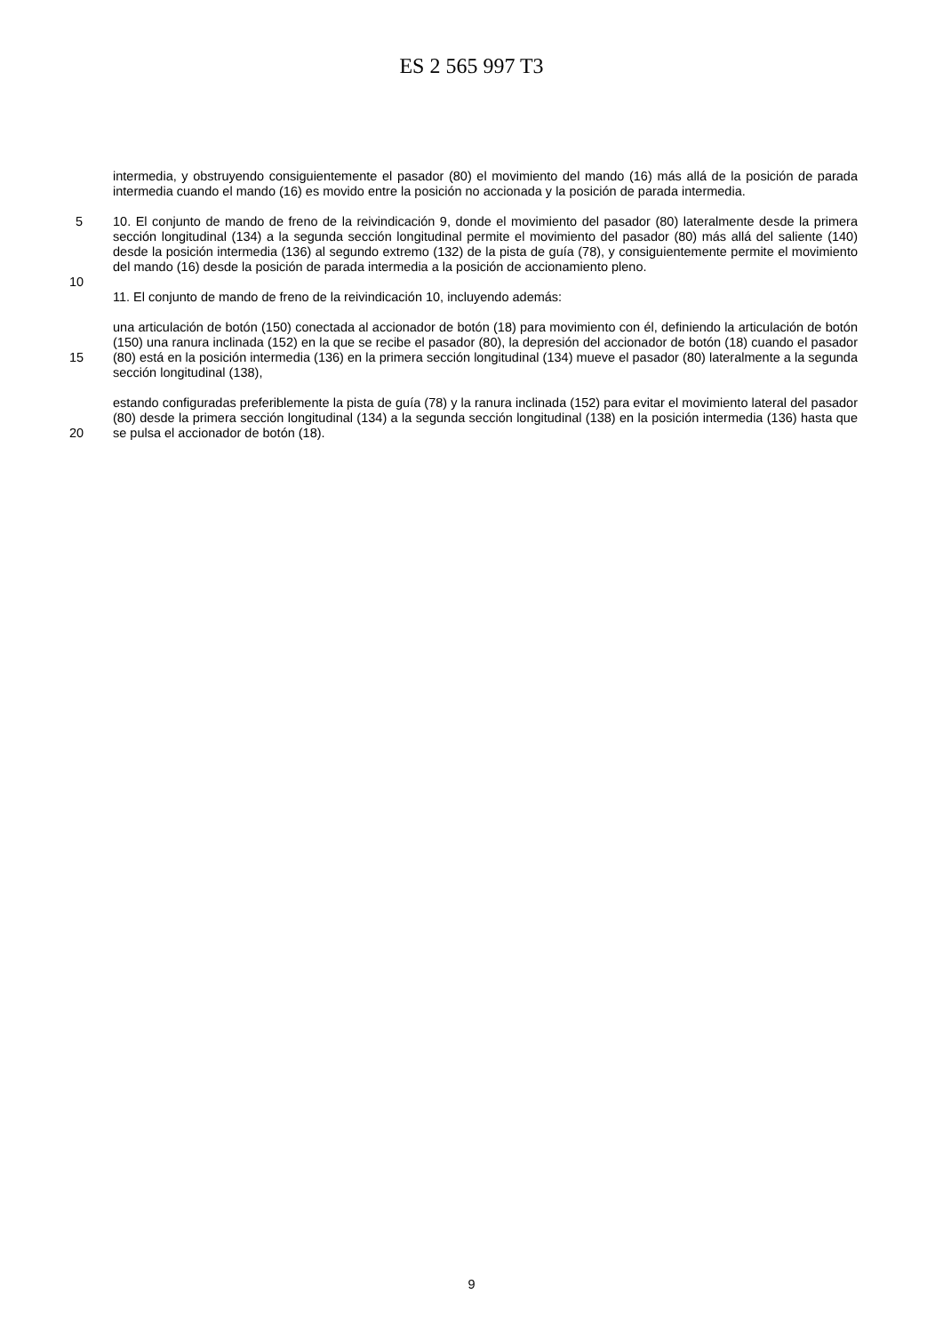ES 2 565 997 T3
intermedia, y obstruyendo consiguientemente el pasador (80) el movimiento del mando (16) más allá de la posición de parada intermedia cuando el mando (16) es movido entre la posición no accionada y la posición de parada intermedia.
5 10. El conjunto de mando de freno de la reivindicación 9, donde el movimiento del pasador (80) lateralmente desde la primera sección longitudinal (134) a la segunda sección longitudinal permite el movimiento del pasador (80) más allá del saliente (140) desde la posición intermedia (136) al segundo extremo (132) de la pista de guía (78), y consiguientemente permite el movimiento del mando (16) desde la posición de parada intermedia a la posición de accionamiento pleno.
10
11. El conjunto de mando de freno de la reivindicación 10, incluyendo además:
15 una articulación de botón (150) conectada al accionador de botón (18) para movimiento con él, definiendo la articulación de botón (150) una ranura inclinada (152) en la que se recibe el pasador (80), la depresión del accionador de botón (18) cuando el pasador (80) está en la posición intermedia (136) en la primera sección longitudinal (134) mueve el pasador (80) lateralmente a la segunda sección longitudinal (138),
20 estando configuradas preferiblemente la pista de guía (78) y la ranura inclinada (152) para evitar el movimiento lateral del pasador (80) desde la primera sección longitudinal (134) a la segunda sección longitudinal (138) en la posición intermedia (136) hasta que se pulsa el accionador de botón (18).
9